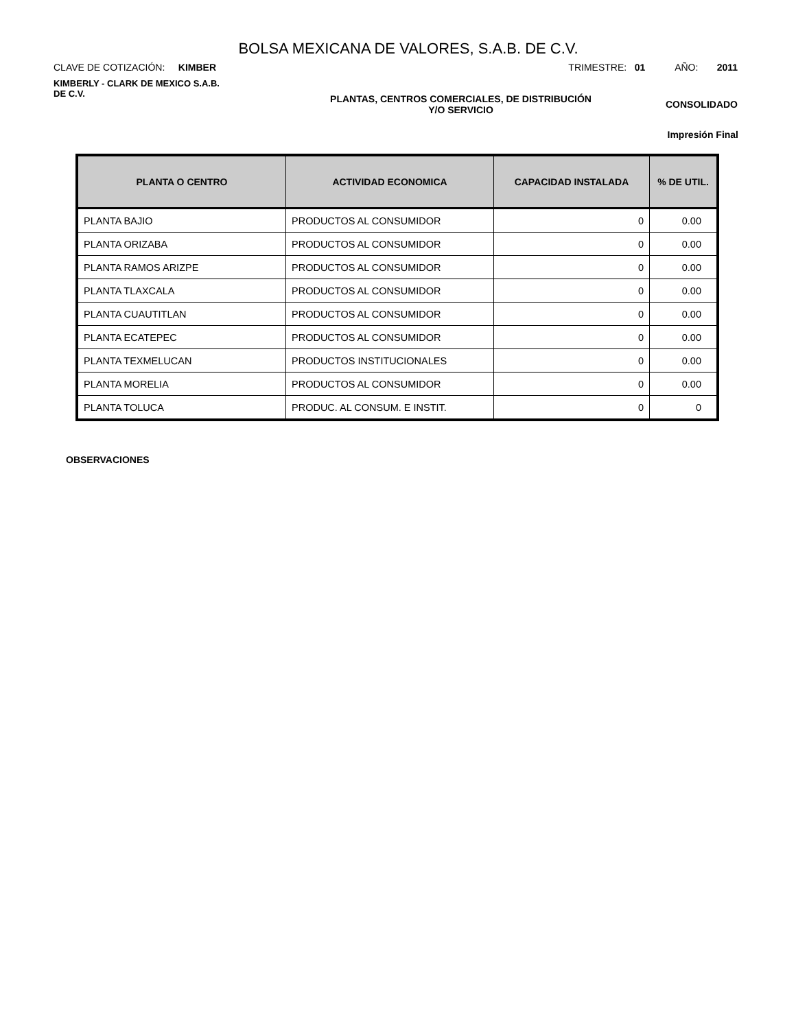BOLSA MEXICANA DE VALORES, S.A.B. DE C.V.
CLAVE DE COTIZACIÓN: KIMBER
TRIMESTRE: 01 AÑO: 2011
KIMBERLY - CLARK DE MEXICO S.A.B.
DE C.V.
PLANTAS, CENTROS COMERCIALES, DE DISTRIBUCIÓN
Y/O SERVICIO
CONSOLIDADO
Impresión Final
| PLANTA O CENTRO | ACTIVIDAD ECONOMICA | CAPACIDAD INSTALADA | % DE UTIL. |
| --- | --- | --- | --- |
| PLANTA BAJIO | PRODUCTOS AL CONSUMIDOR | 0 | 0.00 |
| PLANTA ORIZABA | PRODUCTOS AL CONSUMIDOR | 0 | 0.00 |
| PLANTA RAMOS ARIZPE | PRODUCTOS AL CONSUMIDOR | 0 | 0.00 |
| PLANTA TLAXCALA | PRODUCTOS AL CONSUMIDOR | 0 | 0.00 |
| PLANTA CUAUTITLAN | PRODUCTOS AL CONSUMIDOR | 0 | 0.00 |
| PLANTA ECATEPEC | PRODUCTOS AL CONSUMIDOR | 0 | 0.00 |
| PLANTA TEXMELUCAN | PRODUCTOS INSTITUCIONALES | 0 | 0.00 |
| PLANTA MORELIA | PRODUCTOS AL CONSUMIDOR | 0 | 0.00 |
| PLANTA TOLUCA | PRODUC. AL CONSUM. E INSTIT. | 0 | 0 |
OBSERVACIONES